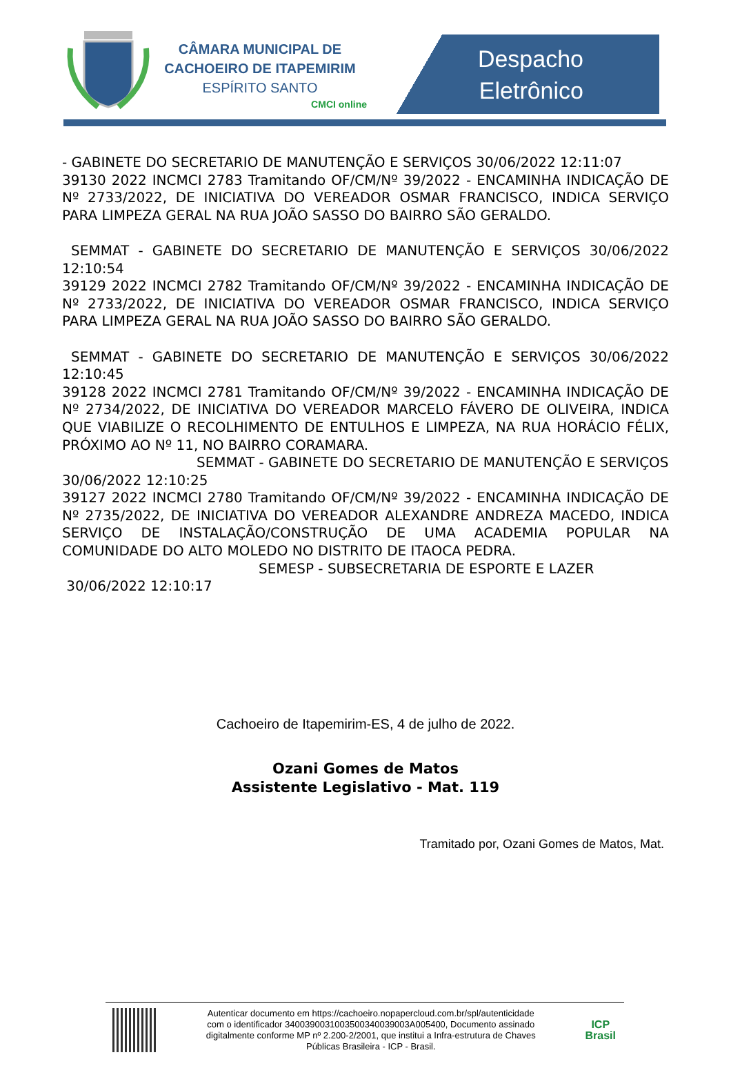CÂMARA MUNICIPAL DE
CACHOEIRO DE ITAPEMIRIM
ESPÍRITO SANTO
CMCI online
Despacho
Eletrônico
- GABINETE DO SECRETARIO DE MANUTENÇÃO E SERVIÇOS 30/06/2022 12:11:07
39130 2022 INCMCI 2783 Tramitando OF/CM/Nº 39/2022 - ENCAMINHA INDICAÇÃO DE Nº 2733/2022, DE INICIATIVA DO VEREADOR OSMAR FRANCISCO, INDICA SERVIÇO PARA LIMPEZA GERAL NA RUA JOÃO SASSO DO BAIRRO SÃO GERALDO.
SEMMAT - GABINETE DO SECRETARIO DE MANUTENÇÃO E SERVIÇOS 30/06/2022 12:10:54
39129 2022 INCMCI 2782 Tramitando OF/CM/Nº 39/2022 - ENCAMINHA INDICAÇÃO DE Nº 2733/2022, DE INICIATIVA DO VEREADOR OSMAR FRANCISCO, INDICA SERVIÇO PARA LIMPEZA GERAL NA RUA JOÃO SASSO DO BAIRRO SÃO GERALDO.
SEMMAT - GABINETE DO SECRETARIO DE MANUTENÇÃO E SERVIÇOS 30/06/2022 12:10:45
39128 2022 INCMCI 2781 Tramitando OF/CM/Nº 39/2022 - ENCAMINHA INDICAÇÃO DE Nº 2734/2022, DE INICIATIVA DO VEREADOR MARCELO FÁVERO DE OLIVEIRA, INDICA QUE VIABILIZE O RECOLHIMENTO DE ENTULHOS E LIMPEZA, NA RUA HORÁCIO FÉLIX, PRÓXIMO AO Nº 11, NO BAIRRO CORAMARA.
SEMMAT - GABINETE DO SECRETARIO DE MANUTENÇÃO E SERVIÇOS
30/06/2022 12:10:25
39127 2022 INCMCI 2780 Tramitando OF/CM/Nº 39/2022 - ENCAMINHA INDICAÇÃO DE Nº 2735/2022, DE INICIATIVA DO VEREADOR ALEXANDRE ANDREZA MACEDO, INDICA SERVIÇO DE INSTALAÇÃO/CONSTRUÇÃO DE UMA ACADEMIA POPULAR NA COMUNIDADE DO ALTO MOLEDO NO DISTRITO DE ITAOCA PEDRA.
SEMESP - SUBSECRETARIA DE ESPORTE E LAZER
30/06/2022 12:10:17
Cachoeiro de Itapemirim-ES, 4 de julho de 2022.
Ozani Gomes de Matos
Assistente Legislativo - Mat. 119
Tramitado por, Ozani Gomes de Matos, Mat.
Autenticar documento em https://cachoeiro.nopapercloud.com.br/spl/autenticidade
com o identificador 340039003100350034003900​3A005400, Documento assinado
digitalmente conforme MP nº 2.200-2/2001, que institui a Infra-estrutura de Chaves
Públicas Brasileira - ICP - Brasil.
ICP
Brasil